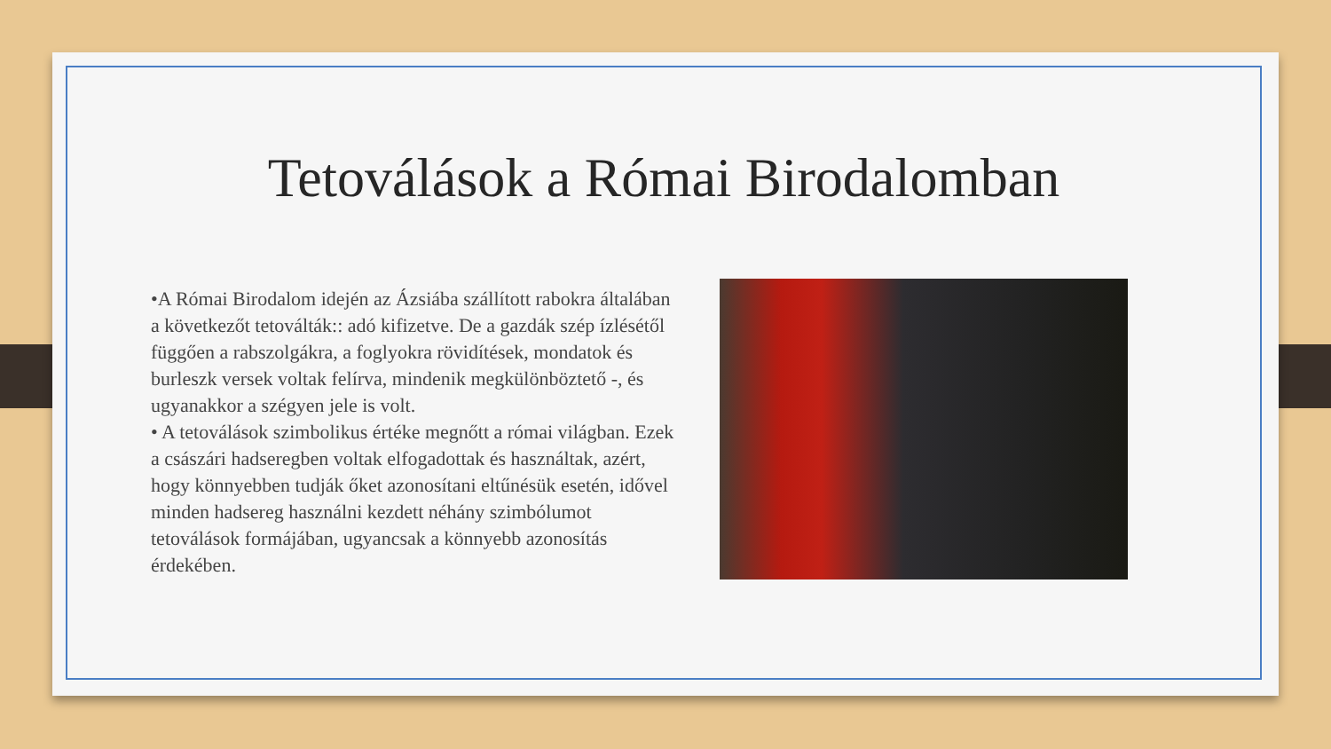Tetoválások a Római Birodalomban
•A Római Birodalom idején az Ázsiába szállított rabokra általában a következőt tetoválták:: adó kifizetve. De a gazdák szép ízlésétől függően a rabszolgákra, a foglyokra rövidítések, mondatok és burleszk versek voltak felírva, mindenik megkülönböztető -, és ugyanakkor a szégyen jele is volt.
• A tetoválások szimbolikus értéke megnőtt a római világban. Ezek a császári hadseregben voltak elfogadottak és használtak, azért, hogy könnyebben tudják őket azonosítani eltűnésük esetén, idővel minden hadsereg használni kezdett néhány szimbólumot tetoválások formájában, ugyancsak a könnyebb azonosítás érdekében.